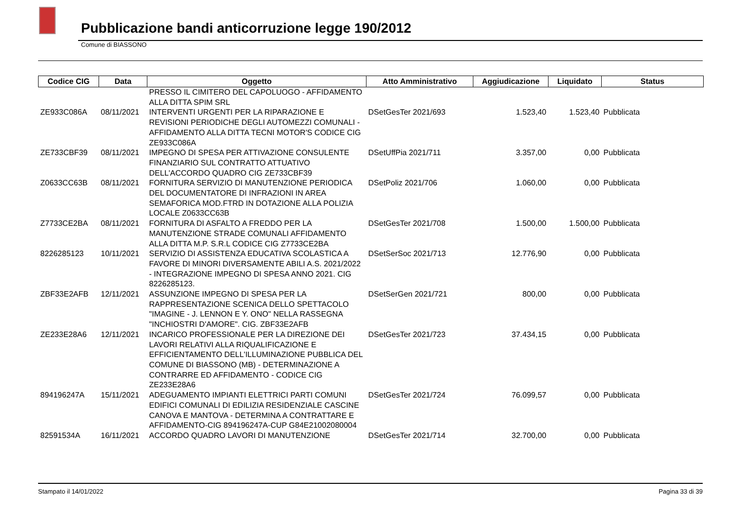Pubblicazione bandi anticorruzione legge 190/2012
Comune di BIASSONO
| Codice CIG | Data | Oggetto | Atto Amministrativo | Aggiudicazione | Liquidato | Status |
| --- | --- | --- | --- | --- | --- | --- |
| | | PRESSO IL CIMITERO DEL CAPOLUOGO - AFFIDAMENTO ALLA DITTA SPIM SRL | | | | |
| ZE933C086A | 08/11/2021 | INTERVENTI URGENTI PER LA RIPARAZIONE E REVISIONI PERIODICHE DEGLI AUTOMEZZI COMUNALI - AFFIDAMENTO ALLA DITTA TECNI MOTOR'S CODICE CIG ZE933C086A | DSetGesTer 2021/693 | 1.523,40 | 1.523,40 | Pubblicata |
| ZE733CBF39 | 08/11/2021 | IMPEGNO DI SPESA PER ATTIVAZIONE CONSULENTE FINANZIARIO SUL CONTRATTO ATTUATIVO DELL'ACCORDO QUADRO CIG ZE733CBF39 | DSetUffPia 2021/711 | 3.357,00 | 0,00 | Pubblicata |
| Z0633CC63B | 08/11/2021 | FORNITURA SERVIZIO DI MANUTENZIONE PERIODICA DEL DOCUMENTATORE DI INFRAZIONI IN AREA SEMAFORICA MOD.FTRD IN DOTAZIONE ALLA POLIZIA LOCALE Z0633CC63B | DSetPoliz 2021/706 | 1.060,00 | 0,00 | Pubblicata |
| Z7733CE2BA | 08/11/2021 | FORNITURA DI ASFALTO A FREDDO PER LA MANUTENZIONE STRADE COMUNALI AFFIDAMENTO ALLA DITTA M.P. S.R.L CODICE CIG Z7733CE2BA | DSetGesTer 2021/708 | 1.500,00 | 1.500,00 | Pubblicata |
| 8226285123 | 10/11/2021 | SERVIZIO DI ASSISTENZA EDUCATIVA SCOLASTICA A FAVORE DI MINORI DIVERSAMENTE ABILI A.S. 2021/2022 - INTEGRAZIONE IMPEGNO DI SPESA ANNO 2021. CIG 8226285123. | DSetSerSoc 2021/713 | 12.776,90 | 0,00 | Pubblicata |
| ZBF33E2AFB | 12/11/2021 | ASSUNZIONE IMPEGNO DI SPESA PER LA RAPPRESENTAZIONE SCENICA DELLO SPETTACOLO "IMAGINE - J. LENNON E Y. ONO" NELLA RASSEGNA "INCHIOSTRI D'AMORE". CIG. ZBF33E2AFB | DSetSerGen 2021/721 | 800,00 | 0,00 | Pubblicata |
| ZE233E28A6 | 12/11/2021 | INCARICO PROFESSIONALE PER LA DIREZIONE DEI LAVORI RELATIVI ALLA RIQUALIFICAZIONE E EFFICIENTAMENTO DELL'ILLUMINAZIONE PUBBLICA DEL COMUNE DI BIASSONO (MB) - DETERMINAZIONE A CONTRARRE ED AFFIDAMENTO - CODICE CIG ZE233E28A6 | DSetGesTer 2021/723 | 37.434,15 | 0,00 | Pubblicata |
| 894196247A | 15/11/2021 | ADEGUAMENTO IMPIANTI ELETTRICI PARTI COMUNI EDIFICI COMUNALI DI EDILIZIA RESIDENZIALE CASCINE CANOVA E MANTOVA - DETERMINA A CONTRATTARE E AFFIDAMENTO-CIG 894196247A-CUP G84E21002080004 | DSetGesTer 2021/724 | 76.099,57 | 0,00 | Pubblicata |
| 82591534A | 16/11/2021 | ACCORDO QUADRO LAVORI DI MANUTENZIONE | DSetGesTer 2021/714 | 32.700,00 | 0,00 | Pubblicata |
Stampato il 14/01/2022 Pagina 33 di 39